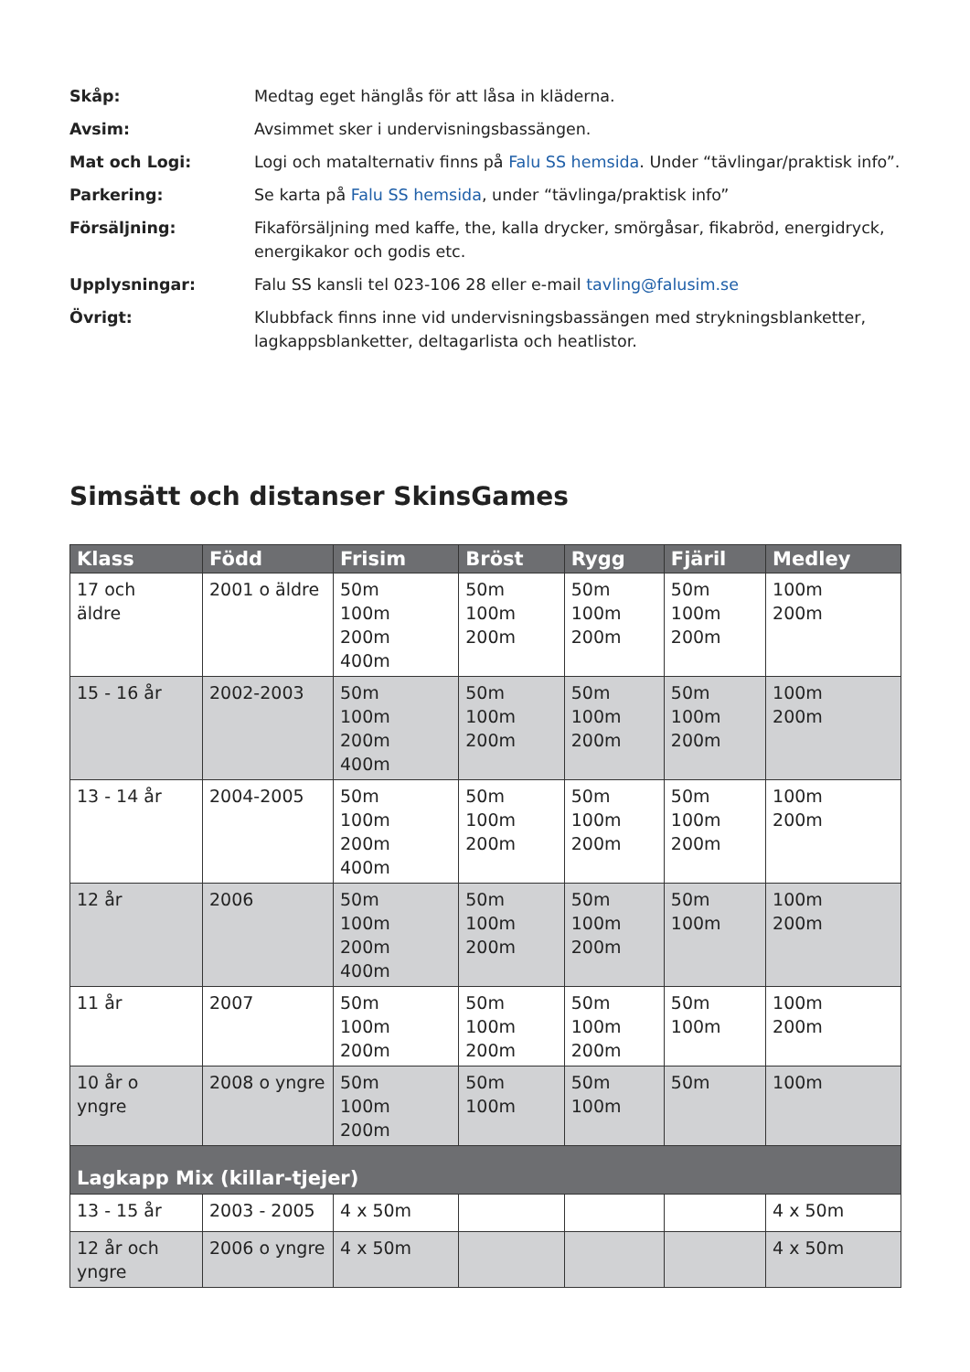Skåp: Medtag eget hänglås för att låsa in kläderna.
Avsim: Avsimmet sker i undervisningsbassängen.
Mat och Logi: Logi och matalternativ finns på Falu SS hemsida. Under “tävlingar/praktisk info”.
Parkering: Se karta på Falu SS hemsida, under “tävlinga/praktisk info”
Försäljning: Fikaförsäljning med kaffe, the, kalla drycker, smörgåsar, fikabröd, energidryck, energikakor och godis etc.
Upplysningar: Falu SS kansli tel 023-106 28 eller e-mail tavling@falusim.se
Övrigt: Klubbfack finns inne vid undervisningsbassängen med strykningsblanketter, lagkappsblanketter, deltagarlista och heatlistor.
Simsätt och distanser SkinsGames
| Klass | Född | Frisim | Bröst | Rygg | Fjäril | Medley |
| --- | --- | --- | --- | --- | --- | --- |
| 17 och äldre | 2001 o äldre | 50m 100m 200m 400m | 50m 100m 200m | 50m 100m 200m | 50m 100m 200m | 100m 200m |
| 15 - 16 år | 2002-2003 | 50m 100m 200m 400m | 50m 100m 200m | 50m 100m 200m | 50m 100m 200m | 100m 200m |
| 13 - 14 år | 2004-2005 | 50m 100m 200m 400m | 50m 100m 200m | 50m 100m 200m | 50m 100m 200m | 100m 200m |
| 12 år | 2006 | 50m 100m 200m 400m | 50m 100m 200m | 50m 100m 200m | 50m 100m | 100m 200m |
| 11 år | 2007 | 50m 100m 200m | 50m 100m 200m | 50m 100m 200m | 50m 100m | 100m 200m |
| 10 år o yngre | 2008 o yngre | 50m 100m 200m | 50m 100m | 50m 100m | 50m | 100m |
| Lagkapp Mix (killar-tjejer) | | | | | | |
| 13 - 15 år | 2003 - 2005 | 4 x 50m | | | | 4 x 50m |
| 12 år och yngre | 2006 o yngre | 4 x 50m | | | | 4 x 50m |